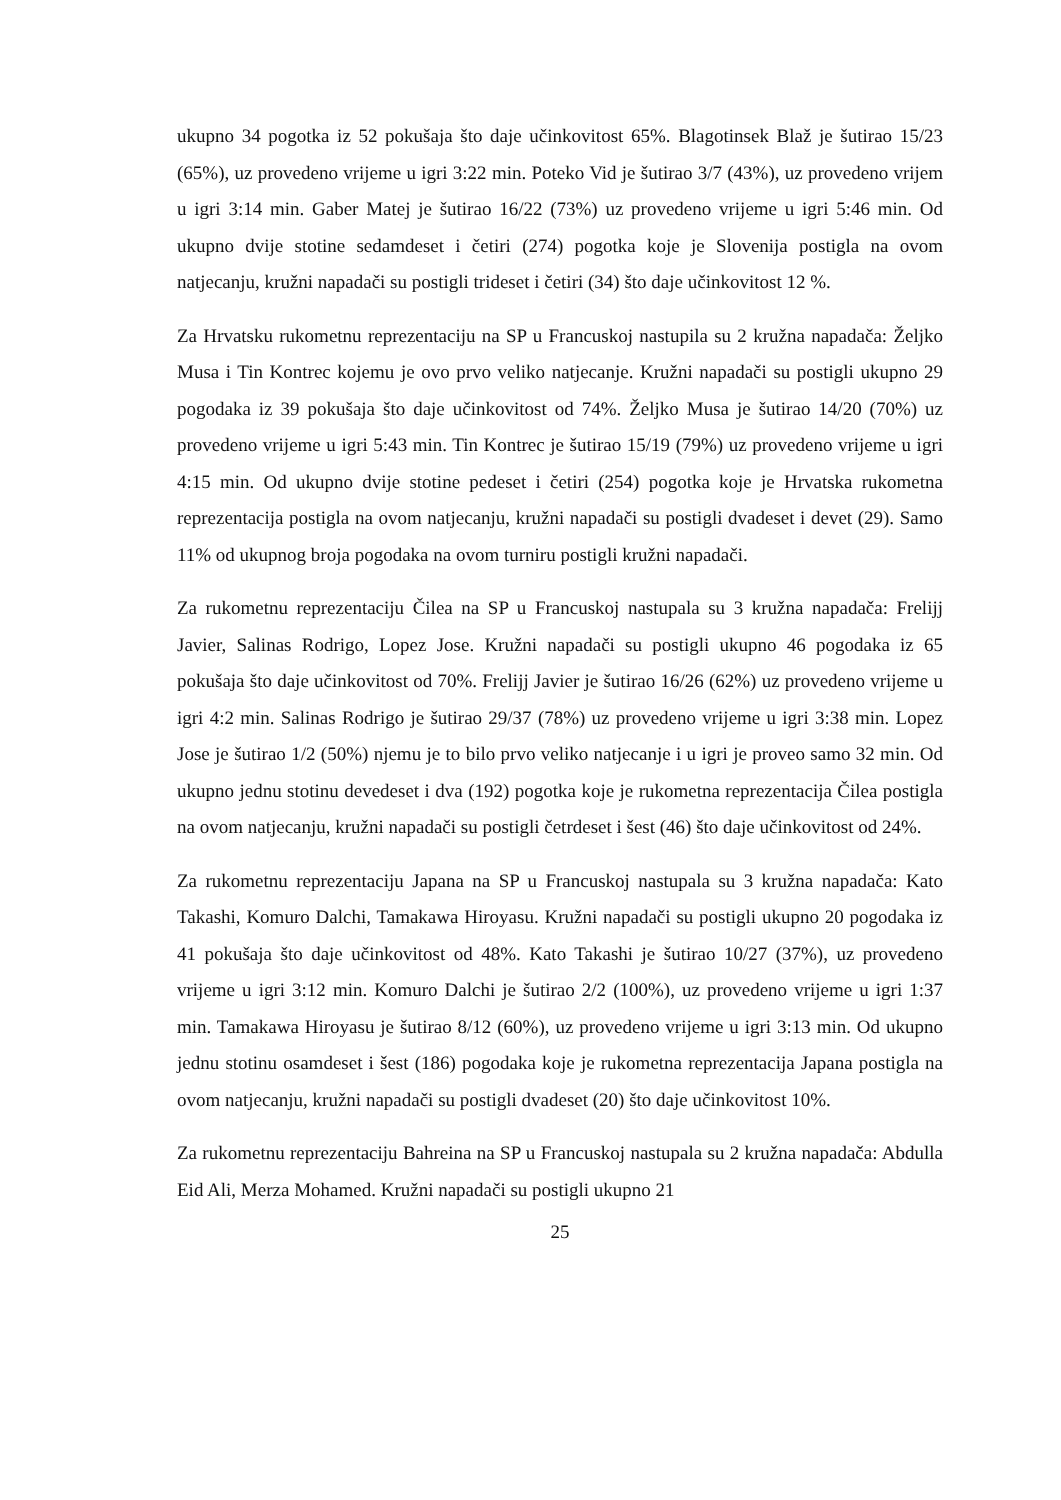ukupno 34 pogotka iz 52 pokušaja što daje učinkovitost 65%. Blagotinsek Blaž je šutirao 15/23 (65%), uz provedeno vrijeme u igri 3:22 min. Poteko Vid je šutirao 3/7 (43%), uz provedeno vrijem u igri 3:14 min. Gaber Matej je šutirao 16/22 (73%) uz provedeno vrijeme u igri 5:46 min. Od ukupno dvije stotine sedamdeset i četiri (274) pogotka koje je Slovenija postigla na ovom natjecanju, kružni napadači su postigli trideset i četiri (34) što daje učinkovitost 12 %.
Za Hrvatsku rukometnu reprezentaciju na SP u Francuskoj nastupila su 2 kružna napadača: Željko Musa i Tin Kontrec kojemu je ovo prvo veliko natjecanje. Kružni napadači su postigli ukupno 29 pogodaka iz 39 pokušaja što daje učinkovitost od 74%. Željko Musa je šutirao 14/20 (70%) uz provedeno vrijeme u igri 5:43 min. Tin Kontrec je šutirao 15/19 (79%) uz provedeno vrijeme u igri 4:15 min. Od ukupno dvije stotine pedeset i četiri (254) pogotka koje je Hrvatska rukometna reprezentacija postigla na ovom natjecanju, kružni napadači su postigli dvadeset i devet (29). Samo 11% od ukupnog broja pogodaka na ovom turniru postigli kružni napadači.
Za rukometnu reprezentaciju Čilea na SP u Francuskoj nastupala su 3 kružna napadača: Frelijj Javier, Salinas Rodrigo, Lopez Jose. Kružni napadači su postigli ukupno 46 pogodaka iz 65 pokušaja što daje učinkovitost od 70%. Frelijj Javier je šutirao 16/26 (62%) uz provedeno vrijeme u igri 4:2 min. Salinas Rodrigo je šutirao 29/37 (78%) uz provedeno vrijeme u igri 3:38 min. Lopez Jose je šutirao 1/2 (50%) njemu je to bilo prvo veliko natjecanje i u igri je proveo samo 32 min. Od ukupno jednu stotinu devedeset i dva (192) pogotka koje je rukometna reprezentacija Čilea postigla na ovom natjecanju, kružni napadači su postigli četrdeset i šest (46) što daje učinkovitost od 24%.
Za rukometnu reprezentaciju Japana na SP u Francuskoj nastupala su 3 kružna napadača: Kato Takashi, Komuro Dalchi, Tamakawa Hiroyasu. Kružni napadači su postigli ukupno 20 pogodaka iz 41 pokušaja što daje učinkovitost od 48%. Kato Takashi je šutirao 10/27 (37%), uz provedeno vrijeme u igri 3:12 min. Komuro Dalchi je šutirao 2/2 (100%), uz provedeno vrijeme u igri 1:37 min. Tamakawa Hiroyasu je šutirao 8/12 (60%), uz provedeno vrijeme u igri 3:13 min. Od ukupno jednu stotinu osamdeset i šest (186) pogodaka koje je rukometna reprezentacija Japana postigla na ovom natjecanju, kružni napadači su postigli dvadeset (20) što daje učinkovitost 10%.
Za rukometnu reprezentaciju Bahreina na SP u Francuskoj nastupala su 2 kružna napadača: Abdulla Eid Ali, Merza Mohamed. Kružni napadači su postigli ukupno 21
25